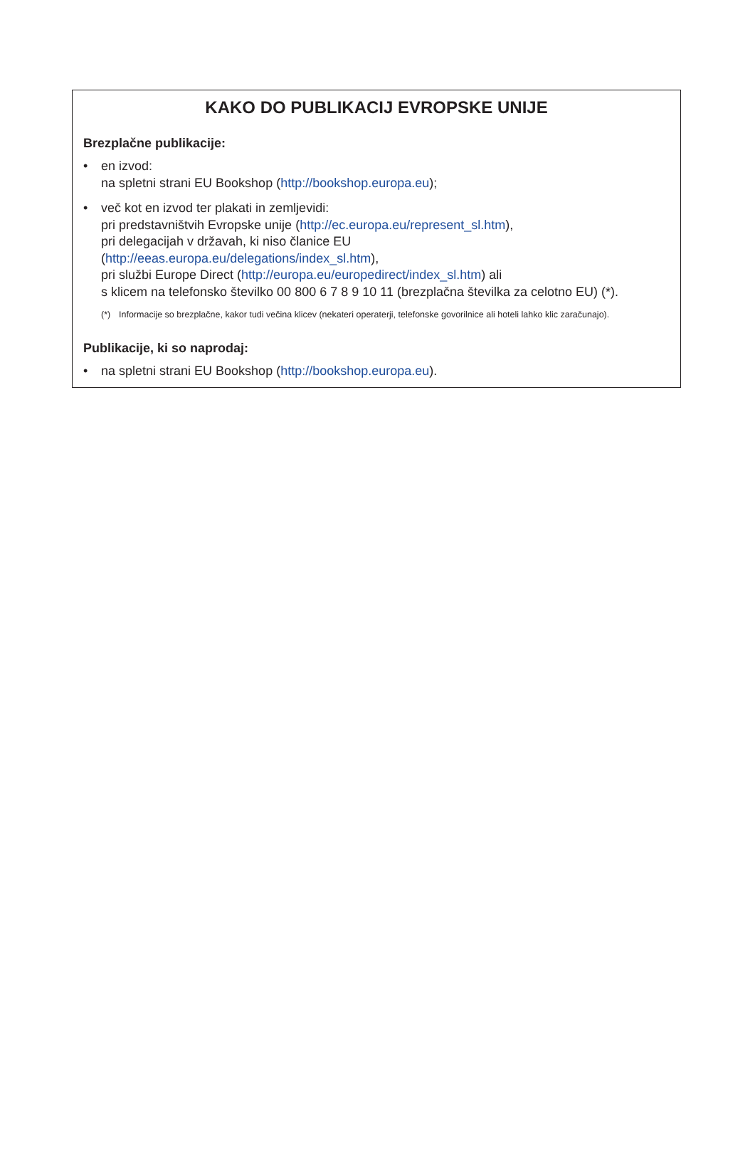KAKO DO PUBLIKACIJ EVROPSKE UNIJE
Brezplačne publikacije:
• en izvod:
na spletni strani EU Bookshop (http://bookshop.europa.eu);
• več kot en izvod ter plakati in zemljevidi:
pri predstavništvih Evropske unije (http://ec.europa.eu/represent_sl.htm),
pri delegacijah v državah, ki niso članice EU
(http://eeas.europa.eu/delegations/index_sl.htm),
pri službi Europe Direct (http://europa.eu/europedirect/index_sl.htm) ali
s klicem na telefonsko številko 00 800 6 7 8 9 10 11 (brezplačna številka za celotno EU) (*).
(*) Informacije so brezplačne, kakor tudi večina klicev (nekateri operaterji, telefonske govorilnice ali hoteli lahko klic zaračunajo).
Publikacije, ki so naprodaj:
• na spletni strani EU Bookshop (http://bookshop.europa.eu).